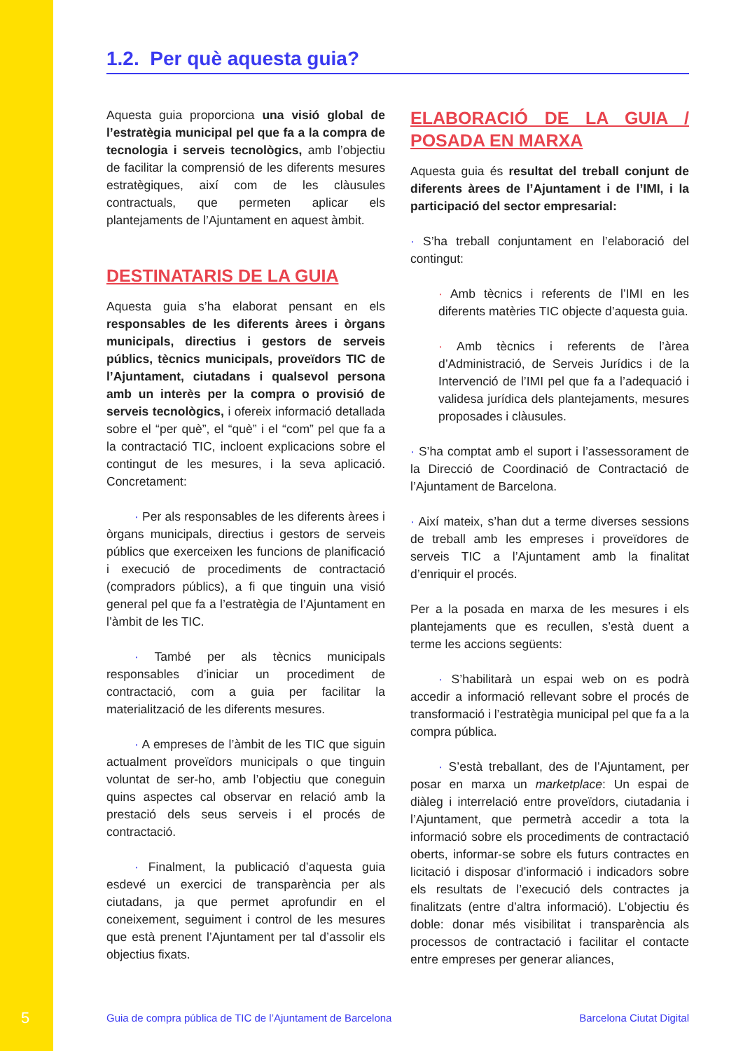1.2. Per què aquesta guia?
Aquesta guia proporciona una visió global de l’estratègia municipal pel que fa a la compra de tecnologia i serveis tecnològics, amb l’objectiu de facilitar la comprensió de les diferents mesures estratègiques, així com de les clàusules contractuals, que permeten aplicar els plantejaments de l’Ajuntament en aquest àmbit.
DESTINATARIS DE LA GUIA
Aquesta guia s’ha elaborat pensant en els responsables de les diferents àrees i òrgans municipals, directius i gestors de serveis públics, tècnics municipals, proveïdors TIC de l’Ajuntament, ciutadans i qualsevol persona amb un interès per la compra o provisió de serveis tecnològics, i ofereix informació detallada sobre el “per què”, el “què” i el “com” pel que fa a la contractació TIC, incloent explicacions sobre el contingut de les mesures, i la seva aplicació. Concretament:
· Per als responsables de les diferents àrees i òrgans municipals, directius i gestors de serveis públics que exerceixen les funcions de planificació i execució de procediments de contractació (compradors públics), a fi que tinguin una visió general pel que fa a l’estratègia de l’Ajuntament en l’àmbit de les TIC.
· També per als tècnics municipals responsables d’iniciar un procediment de contractació, com a guia per facilitar la materialització de les diferents mesures.
· A empreses de l’àmbit de les TIC que siguin actualment proveïdors municipals o que tinguin voluntat de ser-ho, amb l’objectiu que coneguin quins aspectes cal observar en relació amb la prestació dels seus serveis i el procés de contractació.
· Finalment, la publicació d’aquesta guia esdevé un exercici de transparència per als ciutadans, ja que permet aprofundir en el coneixement, seguiment i control de les mesures que està prenent l’Ajuntament per tal d’assolir els objectius fixats.
ELABORACIÓ DE LA GUIA / POSADA EN MARXA
Aquesta guia és resultat del treball conjunt de diferents àrees de l’Ajuntament i de l’IMI, i la participació del sector empresarial:
· S’ha treball conjuntament en l’elaboració del contingut:
· Amb tècnics i referents de l’IMI en les diferents matèries TIC objecte d’aquesta guia.
· Amb tècnics i referents de l’àrea d’Administració, de Serveis Jurídics i de la Intervenció de l’IMI pel que fa a l’adequació i validesa jurídica dels plantejaments, mesures proposades i clàusules.
· S’ha comptat amb el suport i l’assessorament de la Direcció de Coordinació de Contractació de l’Ajuntament de Barcelona.
· Així mateix, s’han dut a terme diverses sessions de treball amb les empreses i proveïdores de serveis TIC a l’Ajuntament amb la finalitat d’enriquir el procés.
Per a la posada en marxa de les mesures i els plantejaments que es recullen, s’està duent a terme les accions següents:
· S’habilitarà un espai web on es podrà accedir a informació rellevant sobre el procés de transformació i l’estratègia municipal pel que fa a la compra pública.
· S’està treballant, des de l’Ajuntament, per posar en marxa un marketplace: Un espai de diàleg i interrelació entre proveïdors, ciutadania i l’Ajuntament, que permetrà accedir a tota la informació sobre els procediments de contractació oberts, informar-se sobre els futurs contractes en licitació i disposar d’informació i indicadors sobre els resultats de l’execució dels contractes ja finalitzats (entre d’altra informació). L’objectiu és doble: donar més visibilitat i transparència als processos de contractació i facilitar el contacte entre empreses per generar aliances,
5 Guia de compra pública de TIC de l’Ajuntament de Barcelona Barcelona Ciutat Digital